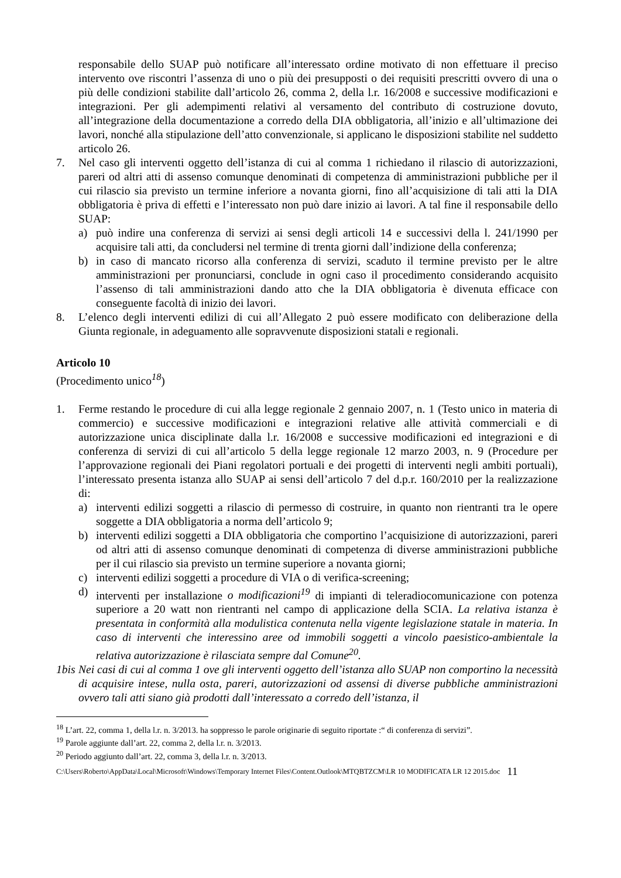responsabile dello SUAP può notificare all’interessato ordine motivato di non effettuare il preciso intervento ove riscontri l’assenza di uno o più dei presupposti o dei requisiti prescritti ovvero di una o più delle condizioni stabilite dall’articolo 26, comma 2, della l.r. 16/2008 e successive modificazioni e integrazioni. Per gli adempimenti relativi al versamento del contributo di costruzione dovuto, all’integrazione della documentazione a corredo della DIA obbligatoria, all’inizio e all’ultimazione dei lavori, nonché alla stipulazione dell’atto convenzionale, si applicano le disposizioni stabilite nel suddetto articolo 26.
7. Nel caso gli interventi oggetto dell’istanza di cui al comma 1 richiedano il rilascio di autorizzazioni, pareri od altri atti di assenso comunque denominati di competenza di amministrazioni pubbliche per il cui rilascio sia previsto un termine inferiore a novanta giorni, fino all’acquisizione di tali atti la DIA obbligatoria è priva di effetti e l’interessato non può dare inizio ai lavori. A tal fine il responsabile dello SUAP:
a) può indire una conferenza di servizi ai sensi degli articoli 14 e successivi della l. 241/1990 per acquisire tali atti, da concludersi nel termine di trenta giorni dall’indizione della conferenza;
b) in caso di mancato ricorso alla conferenza di servizi, scaduto il termine previsto per le altre amministrazioni per pronunciarsi, conclude in ogni caso il procedimento considerando acquisito l’assenso di tali amministrazioni dando atto che la DIA obbligatoria è divenuta efficace con conseguente facoltà di inizio dei lavori.
8. L’elenco degli interventi edilizi di cui all’Allegato 2 può essere modificato con deliberazione della Giunta regionale, in adeguamento alle sopravvenute disposizioni statali e regionali.
Articolo 10
(Procedimento unico<sup>18</sup>)
1. Ferme restando le procedure di cui alla legge regionale 2 gennaio 2007, n. 1 (Testo unico in materia di commercio) e successive modificazioni e integrazioni relative alle attività commerciali e di autorizzazione unica disciplinate dalla l.r. 16/2008 e successive modificazioni ed integrazioni e di conferenza di servizi di cui all’articolo 5 della legge regionale 12 marzo 2003, n. 9 (Procedure per l’approvazione regionali dei Piani regolatori portuali e dei progetti di interventi negli ambiti portuali), l’interessato presenta istanza allo SUAP ai sensi dell’articolo 7 del d.p.r. 160/2010 per la realizzazione di:
a) interventi edilizi soggetti a rilascio di permesso di costruire, in quanto non rientranti tra le opere soggette a DIA obbligatoria a norma dell’articolo 9;
b) interventi edilizi soggetti a DIA obbligatoria che comportino l’acquisizione di autorizzazioni, pareri od altri atti di assenso comunque denominati di competenza di diverse amministrazioni pubbliche per il cui rilascio sia previsto un termine superiore a novanta giorni;
c) interventi edilizi soggetti a procedure di VIA o di verifica-screening;
d) interventi per installazione o modificazioni<sup>19</sup> di impianti di teleradiocomunicazione con potenza superiore a 20 watt non rientranti nel campo di applicazione della SCIA. La relativa istanza è presentata in conformità alla modulistica contenuta nella vigente legislazione statale in materia. In caso di interventi che interessino aree od immobili soggetti a vincolo paesistico-ambientale la relativa autorizzazione è rilasciata sempre dal Comune<sup>20</sup>.
1bis
Nei casi di cui al comma 1 ove gli interventi oggetto dell’istanza allo SUAP non comportino la necessità di acquisire intese, nulla osta, pareri, autorizzazioni od assensi di diverse pubbliche amministrazioni ovvero tali atti siano già prodotti dall’interessato a corredo dell’istanza, il
<sup>18</sup> L’art. 22, comma 1, della l.r. n. 3/2013. ha soppresso le parole originarie di seguito riportate :“ di conferenza di servizi”.
<sup>19</sup> Parole aggiunte dall’art. 22, comma 2, della l.r. n. 3/2013.
<sup>20</sup> Periodo aggiunto dall’art. 22, comma 3, della l.r. n. 3/2013.
C:\Users\Roberto\AppData\Local\Microsoft\Windows\Temporary Internet Files\Content.Outlook\MTQBTZCM\LR 10 MODIFICATA LR 12 2015.doc 11